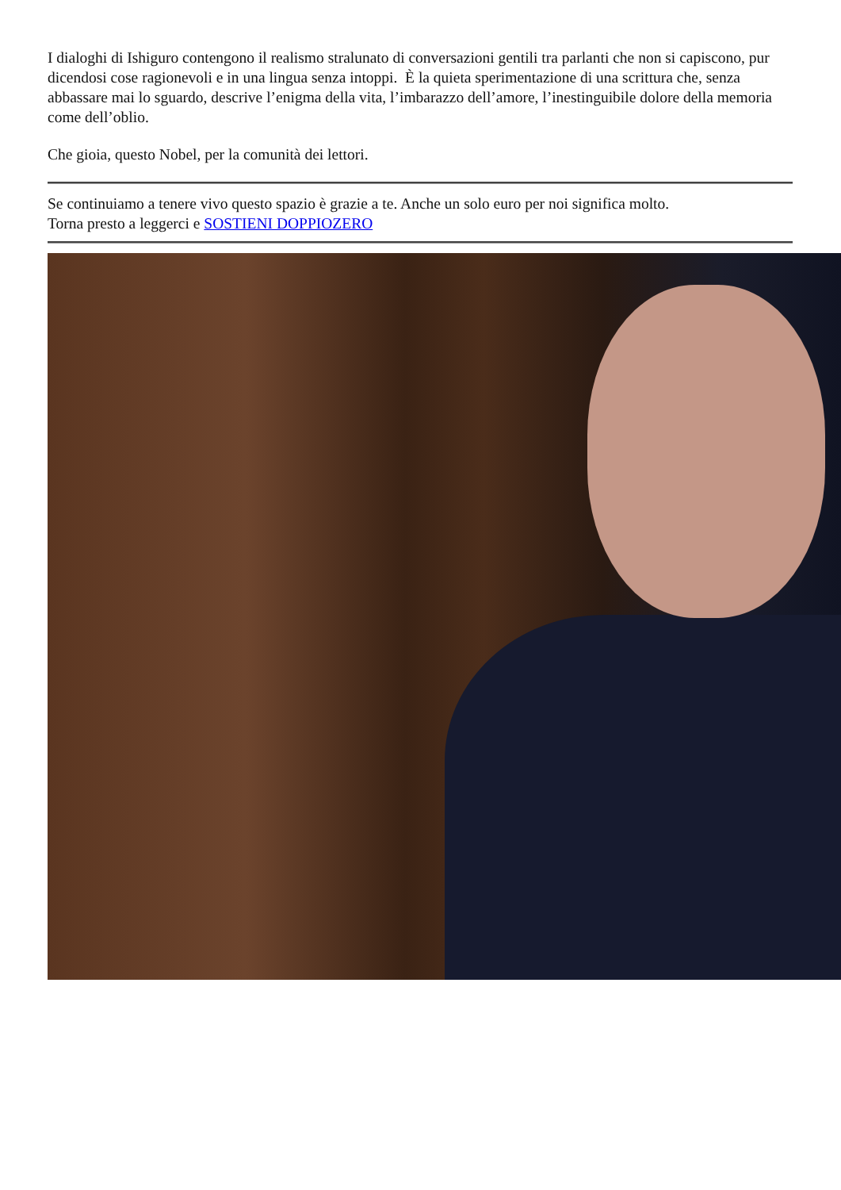I dialoghi di Ishiguro contengono il realismo stralunato di conversazioni gentili tra parlanti che non si capiscono, pur dicendosi cose ragionevoli e in una lingua senza intoppi. È la quieta sperimentazione di una scrittura che, senza abbassare mai lo sguardo, descrive l’enigma della vita, l’imbarazzo dell’amore, l’inestinguibile dolore della memoria come dell’oblio.
Che gioia, questo Nobel, per la comunità dei lettori.
Se continuiamo a tenere vivo questo spazio è grazie a te. Anche un solo euro per noi significa molto.
Torna presto a leggerci e SOSTIENI DOPPIOZERO